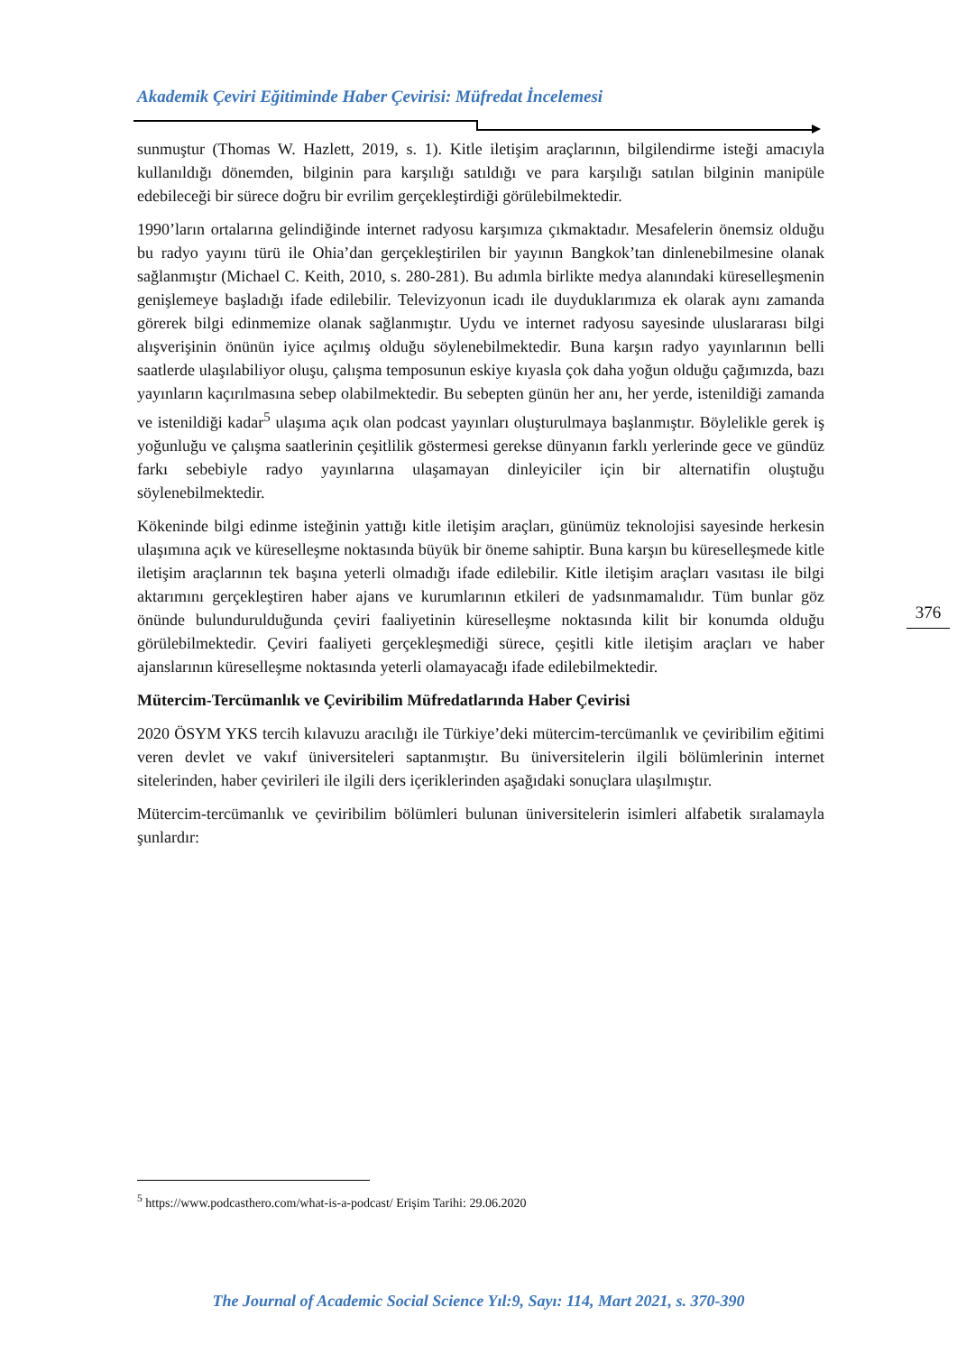Akademik Çeviri Eğitiminde Haber Çevirisi: Müfredat İncelemesi
sunmuştur (Thomas W. Hazlett, 2019, s. 1). Kitle iletişim araçlarının, bilgilendirme isteği amacıyla kullanıldığı dönemden, bilginin para karşılığı satıldığı ve para karşılığı satılan bilginin manipüle edebileceği bir sürece doğru bir evrilim gerçekleştirdiği görülebilmektedir.
1990’ların ortalarına gelindiğinde internet radyosu karşımıza çıkmaktadır. Mesafelerin önemsiz olduğu bu radyo yayını türü ile Ohia’dan gerçekleştirilen bir yayının Bangkok’tan dinlenebilmesine olanak sağlanmıştır (Michael C. Keith, 2010, s. 280-281). Bu adımla birlikte medya alanındaki küreselleşmenin genişlemeye başladığı ifade edilebilir. Televizyonun icadı ile duyduklarımıza ek olarak aynı zamanda görerek bilgi edinmemize olanak sağlanmıştır. Uydu ve internet radyosu sayesinde uluslararası bilgi alışverişinin önünün iyice açılmış olduğu söylenebilmektedir. Buna karşın radyo yayınlarının belli saatlerde ulaşılabiliyor oluşu, çalışma temposunun eskiye kıyasla çok daha yoğun olduğu çağımızda, bazı yayınların kaçırılmasına sebep olabilmektedir. Bu sebepten günün her anı, her yerde, istenildiği zamanda ve istenildiği kadar<sup>5</sup> ulaşıma açık olan podcast yayınları oluşturulmaya başlanmıştır. Böylelikle gerek iş yoğunluğu ve çalışma saatlerinin çeşitlilik göstermesi gerekse dünyanın farklı yerlerinde gece ve gündüz farkı sebebiyle radyo yayınlarına ulaşamayan dinleyiciler için bir alternatifin oluştuğu söylenebilmektedir.
Kökeninde bilgi edinme isteğinin yattığı kitle iletişim araçları, günümüz teknolojisi sayesinde herkesin ulaşımına açık ve küreselleşme noktasında büyük bir öneme sahiptir. Buna karşın bu küreselleşmede kitle iletişim araçlarının tek başına yeterli olmadığı ifade edilebilir. Kitle iletişim araçları vasıtası ile bilgi aktarımını gerçekleştiren haber ajans ve kurumlarının etkileri de yadsınmamalıdır. Tüm bunlar göz önünde bulundurulduğunda çeviri faaliyetinin küreselleşme noktasında kilit bir konumda olduğu görülebilmektedir. Çeviri faaliyeti gerçekleşmediği sürece, çeşitli kitle iletişim araçları ve haber ajanslarının küreselleşme noktasında yeterli olamayacağı ifade edilebilmektedir.
Mütercim-Tercümanlık ve Çeviribilim Müfredatlarında Haber Çevirisi
2020 ÖSYM YKS tercih kılavuzu aracılığı ile Türkiye’deki mütercim-tercümanlık ve çeviribilim eğitimi veren devlet ve vakıf üniversiteleri saptanmıştır. Bu üniversitelerin ilgili bölümlerinin internet sitelerinden, haber çevirileri ile ilgili ders içeriklerinden aşağıdaki sonuçlara ulaşılmıştır.
Mütercim-tercümanlık ve çeviribilim bölümleri bulunan üniversitelerin isimleri alfabetik sıralamayla şunlardır:
376
<sup>5</sup> https://www.podcasthero.com/what-is-a-podcast/ Erişim Tarihi: 29.06.2020
The Journal of Academic Social Science Yıl:9, Sayı: 114, Mart 2021, s. 370-390